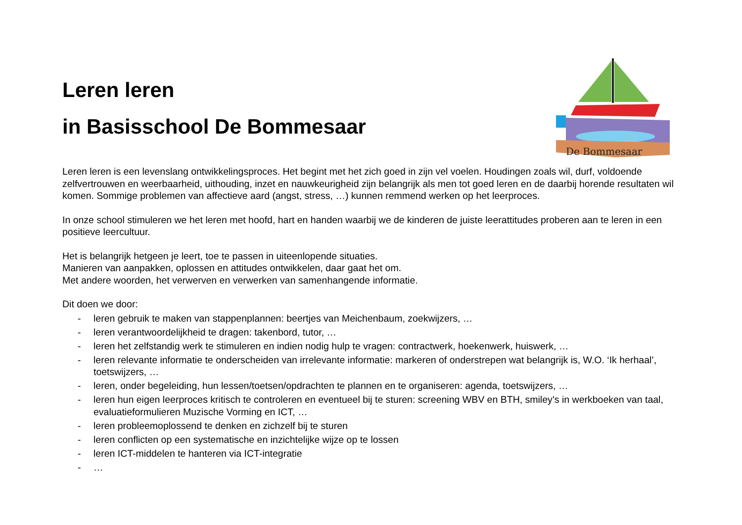De Bommesaar
Leren leren
in Basisschool De Bommesaar
Leren leren is een levenslang ontwikkelingsproces. Het begint met het zich goed in zijn vel voelen. Houdingen zoals wil, durf, voldoende zelfvertrouwen en weerbaarheid, uithouding, inzet en nauwkeurigheid zijn belangrijk als men tot goed leren en de daarbij horende resultaten wil komen. Sommige problemen van affectieve aard (angst, stress, …) kunnen remmend werken op het leerproces.
In onze school stimuleren we het leren met hoofd, hart en handen waarbij we de kinderen de juiste leerattitudes proberen aan te leren in een positieve leercultuur.
Het is belangrijk hetgeen je leert, toe te passen in uiteenlopende situaties.
Manieren van aanpakken, oplossen en attitudes ontwikkelen, daar gaat het om.
Met andere woorden, het verwerven en verwerken van samenhangende informatie.
Dit doen we door:
- leren gebruik te maken van stappenplannen: beertjes van Meichenbaum, zoekwijzers, …
- leren verantwoordelijkheid te dragen: takenbord, tutor, …
- leren het zelfstandig werk te stimuleren en indien nodig hulp te vragen: contractwerk, hoekenwerk, huiswerk, …
- leren relevante informatie te onderscheiden van irrelevante informatie: markeren of onderstrepen wat belangrijk is, W.O. ‘Ik herhaal’, toetswijzers, …
- leren, onder begeleiding, hun lessen/toetsen/opdrachten te plannen en te organiseren: agenda, toetswijzers, …
- leren hun eigen leerproces kritisch te controleren en eventueel bij te sturen: screening WBV en BTH, smiley’s in werkboeken van taal, evaluatieformulieren Muzische Vorming en ICT, …
- leren probleemoplossend te denken en zichzelf bij te sturen
- leren conflicten op een systematische en inzichtelijke wijze op te lossen
- leren ICT-middelen te hanteren via ICT-integratie
- …